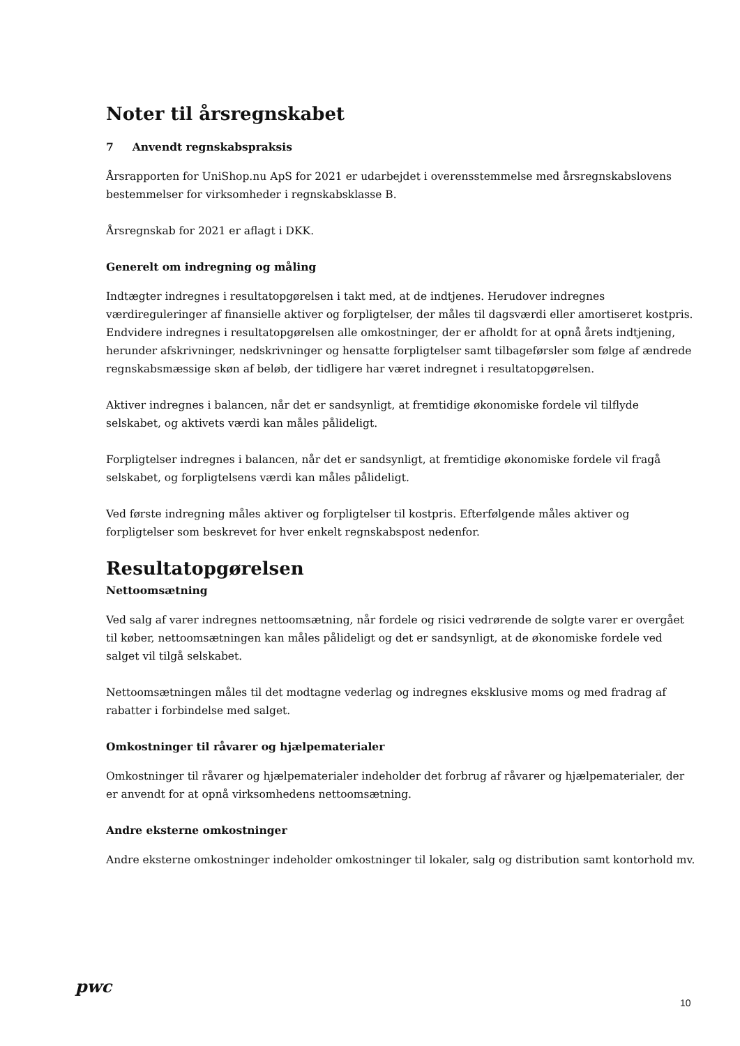Noter til årsregnskabet
7 Anvendt regnskabspraksis
Årsrapporten for UniShop.nu ApS for 2021 er udarbejdet i overensstemmelse med årsregnskabslovens bestemmelser for virksomheder i regnskabsklasse B.
Årsregnskab for 2021 er aflagt i DKK.
Generelt om indregning og måling
Indtægter indregnes i resultatopgørelsen i takt med, at de indtjenes. Herudover indregnes værdireguleringer af finansielle aktiver og forpligtelser, der måles til dagsværdi eller amortiseret kostpris. Endvidere indregnes i resultatopgørelsen alle omkostninger, der er afholdt for at opnå årets indtjening, herunder afskrivninger, nedskrivninger og hensatte forpligtelser samt tilbageførsler som følge af ændrede regnskabsmæssige skøn af beløb, der tidligere har været indregnet i resultatopgørelsen.
Aktiver indregnes i balancen, når det er sandsynligt, at fremtidige økonomiske fordele vil tilflyde selskabet, og aktivets værdi kan måles pålideligt.
Forpligtelser indregnes i balancen, når det er sandsynligt, at fremtidige økonomiske fordele vil fragå selskabet, og forpligtelsens værdi kan måles pålideligt.
Ved første indregning måles aktiver og forpligtelser til kostpris. Efterfølgende måles aktiver og forpligtelser som beskrevet for hver enkelt regnskabspost nedenfor.
Resultatopgørelsen
Nettoomsætning
Ved salg af varer indregnes nettoomsætning, når fordele og risici vedrørende de solgte varer er overgået til køber, nettoomsætningen kan måles pålideligt og det er sandsynligt, at de økonomiske fordele ved salget vil tilgå selskabet.
Nettoomsætningen måles til det modtagne vederlag og indregnes eksklusive moms og med fradrag af rabatter i forbindelse med salget.
Omkostninger til råvarer og hjælpematerialer
Omkostninger til råvarer og hjælpematerialer indeholder det forbrug af råvarer og hjælpematerialer, der er anvendt for at opnå virksomhedens nettoomsætning.
Andre eksterne omkostninger
Andre eksterne omkostninger indeholder omkostninger til lokaler, salg og distribution samt kontorhold mv.
pwc
10